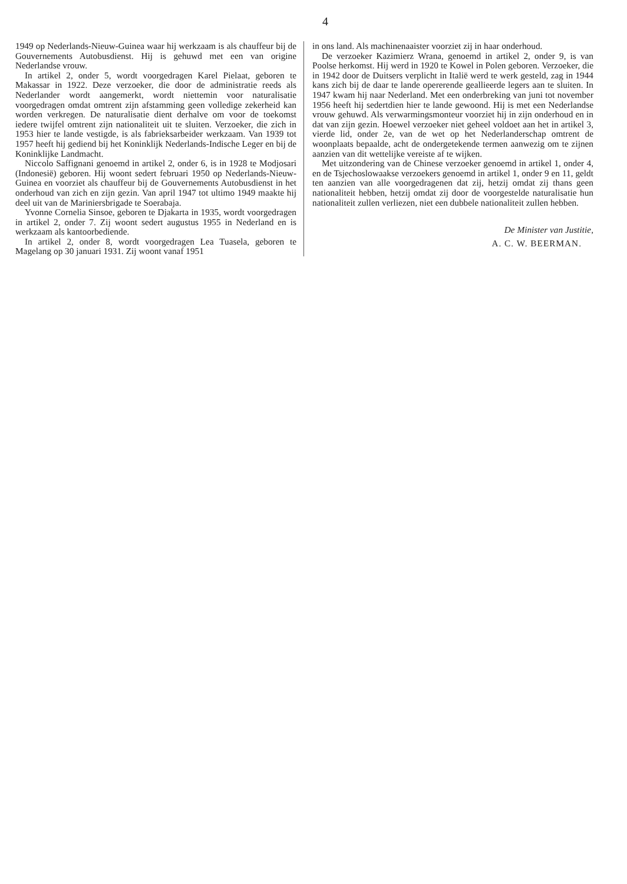4
1949 op Nederlands-Nieuw-Guinea waar hij werkzaam is als chauffeur bij de Gouvernements Autobusdienst. Hij is gehuwd met een van origine Nederlandse vrouw.
In artikel 2, onder 5, wordt voorgedragen Karel Pielaat, geboren te Makassar in 1922. Deze verzoeker, die door de administratie reeds als Nederlander wordt aangemerkt, wordt niettemin voor naturalisatie voorgedragen omdat omtrent zijn afstamming geen volledige zekerheid kan worden verkregen. De naturalisatie dient derhalve om voor de toekomst iedere twijfel omtrent zijn nationaliteit uit te sluiten. Verzoeker, die zich in 1953 hier te lande vestigde, is als fabrieksarbeider werkzaam. Van 1939 tot 1957 heeft hij gediend bij het Koninklijk Nederlands-Indische Leger en bij de Koninklijke Landmacht.
Niccolo Saffignani genoemd in artikel 2, onder 6, is in 1928 te Modjosari (Indonesië) geboren. Hij woont sedert februari 1950 op Nederlands-Nieuw-Guinea en voorziet als chauffeur bij de Gouvernements Autobusdienst in het onderhoud van zich en zijn gezin. Van april 1947 tot ultimo 1949 maakte hij deel uit van de Mariniersbrigade te Soerabaja.
Yvonne Cornelia Sinsoe, geboren te Djakarta in 1935, wordt voorgedragen in artikel 2, onder 7. Zij woont sedert augustus 1955 in Nederland en is werkzaam als kantoorbediende.
In artikel 2, onder 8, wordt voorgedragen Lea Tuasela, geboren te Magelang op 30 januari 1931. Zij woont vanaf 1951
in ons land. Als machinenaaister voorziet zij in haar onderhoud.
De verzoeker Kazimierz Wrana, genoemd in artikel 2, onder 9, is van Poolse herkomst. Hij werd in 1920 te Kowel in Polen geboren. Verzoeker, die in 1942 door de Duitsers verplicht in Italië werd te werk gesteld, zag in 1944 kans zich bij de daar te lande opererende geallieerde legers aan te sluiten. In 1947 kwam hij naar Nederland. Met een onderbreking van juni tot november 1956 heeft hij sedertdien hier te lande gewoond. Hij is met een Nederlandse vrouw gehuwd. Als verwarmingsmonteur voorziet hij in zijn onderhoud en in dat van zijn gezin. Hoewel verzoeker niet geheel voldoet aan het in artikel 3, vierde lid, onder 2e, van de wet op het Nederlanderschap omtrent de woonplaats bepaalde, acht de ondergetekende termen aanwezig om te zijnen aanzien van dit wettelijke vereiste af te wijken.
Met uitzondering van de Chinese verzoeker genoemd in artikel 1, onder 4, en de Tsjechoslowaakse verzoekers genoemd in artikel 1, onder 9 en 11, geldt ten aanzien van alle voorgedragenen dat zij, hetzij omdat zij thans geen nationaliteit hebben, hetzij omdat zij door de voorgestelde naturalisatie hun nationaliteit zullen verliezen, niet een dubbele nationaliteit zullen hebben.
De Minister van Justitie,
A. C. W. BEERMAN.